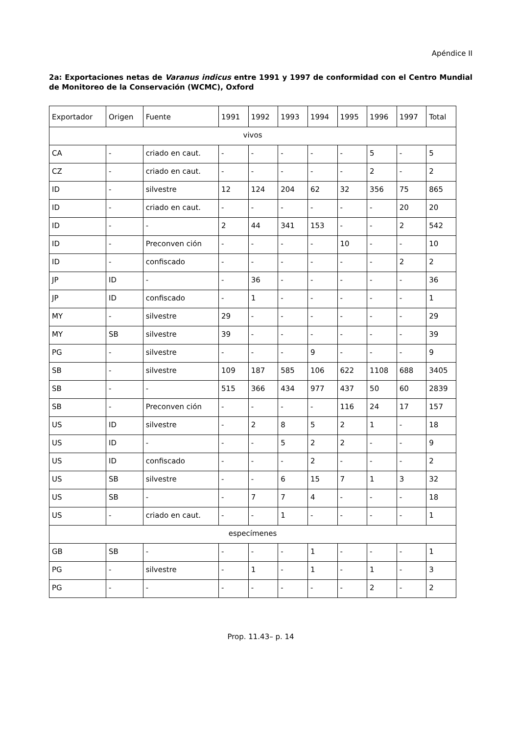Apéndice II
2a: Exportaciones netas de Varanus indicus entre 1991 y 1997 de conformidad con el Centro Mundial de Monitoreo de la Conservación (WCMC), Oxford
| Exportador | Origen | Fuente | 1991 | 1992 | 1993 | 1994 | 1995 | 1996 | 1997 | Total |
| vivos | | | | | | | | | | |
| CA | - | criado en caut. | - | - | - | - | - | 5 | - | 5 |
| CZ | - | criado en caut. | - | - | - | - | - | 2 | - | 2 |
| ID | - | silvestre | 12 | 124 | 204 | 62 | 32 | 356 | 75 | 865 |
| ID | - | criado en caut. | - | - | - | - | - | - | 20 | 20 |
| ID | - | - | 2 | 44 | 341 | 153 | - | - | 2 | 542 |
| ID | - | Preconven ción | - | - | - | - | 10 | - | - | 10 |
| ID | - | confiscado | - | - | - | - | - | - | 2 | 2 |
| JP | ID | - | - | 36 | - | - | - | - | - | 36 |
| JP | ID | confiscado | - | 1 | - | - | - | - | - | 1 |
| MY | - | silvestre | 29 | - | - | - | - | - | - | 29 |
| MY | SB | silvestre | 39 | - | - | - | - | - | - | 39 |
| PG | - | silvestre | - | - | - | 9 | - | - | - | 9 |
| SB | - | silvestre | 109 | 187 | 585 | 106 | 622 | 1108 | 688 | 3405 |
| SB | - | - | 515 | 366 | 434 | 977 | 437 | 50 | 60 | 2839 |
| SB | - | Preconven ción | - | - | - | - | 116 | 24 | 17 | 157 |
| US | ID | silvestre | - | 2 | 8 | 5 | 2 | 1 | - | 18 |
| US | ID | - | - | - | 5 | 2 | 2 | - | - | 9 |
| US | ID | confiscado | - | - | - | 2 | - | - | - | 2 |
| US | SB | silvestre | - | - | 6 | 15 | 7 | 1 | 3 | 32 |
| US | SB | - | - | 7 | 7 | 4 | - | - | - | 18 |
| US | - | criado en caut. | - | - | 1 | - | - | - | - | 1 |
| especímenes | | | | | | | | | | |
| GB | SB | - | - | - | - | 1 | - | - | - | 1 |
| PG | - | silvestre | - | 1 | - | 1 | - | 1 | - | 3 |
| PG | - | - | - | - | - | - | - | 2 | - | 2 |
Prop. 11.43– p. 14